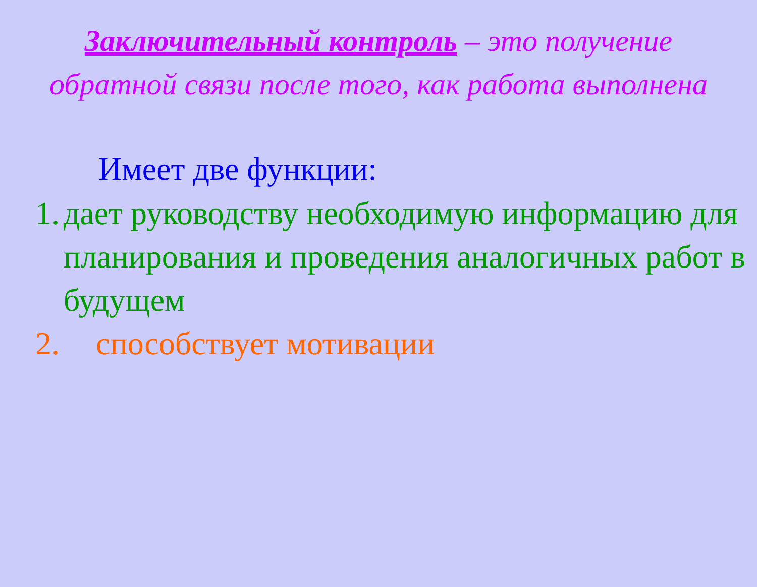Заключительный контроль – это получение обратной связи после того, как работа выполнена
Имеет две функции:
1. дает руководству необходимую информацию для планирования и проведения аналогичных работ в будущем
2. способствует мотивации